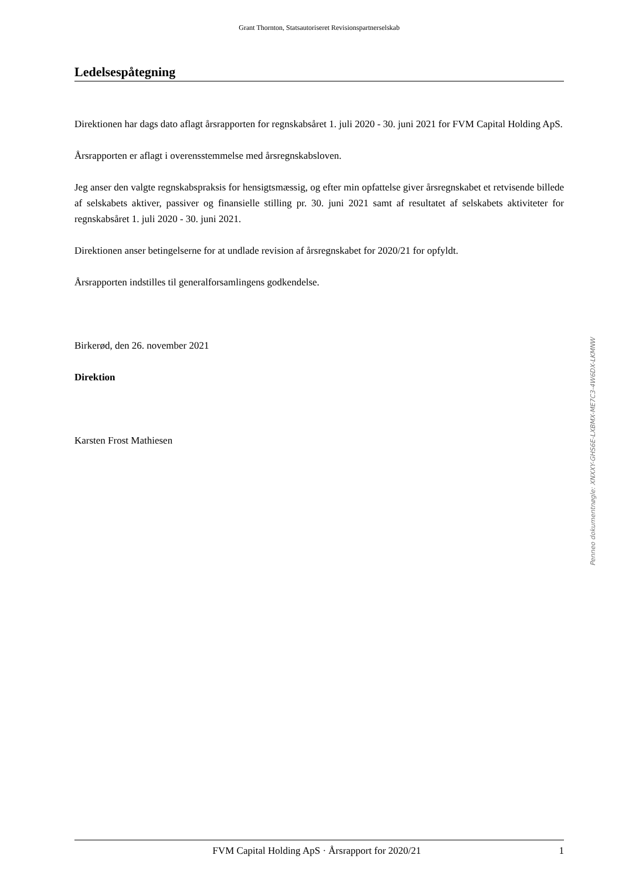Grant Thornton, Statsautoriseret Revisionspartnerselskab
Ledelsespåtegning
Direktionen har dags dato aflagt årsrapporten for regnskabsåret 1. juli 2020 - 30. juni 2021 for FVM Capital Holding ApS.
Årsrapporten er aflagt i overensstemmelse med årsregnskabsloven.
Jeg anser den valgte regnskabspraksis for hensigtsmæssig, og efter min opfattelse giver årsregnskabet et retvisende billede af selskabets aktiver, passiver og finansielle stilling pr. 30. juni 2021 samt af resultatet af selskabets aktiviteter for regnskabsåret 1. juli 2020 - 30. juni 2021.
Direktionen anser betingelserne for at undlade revision af årsregnskabet for 2020/21 for opfyldt.
Årsrapporten indstilles til generalforsamlingens godkendelse.
Birkerød, den 26. november 2021
Direktion
Karsten Frost Mathiesen
FVM Capital Holding ApS · Årsrapport for 2020/21 1
Penneo dokumentnøgle: XNXXY-GHS6E-LXBMX-ME7C3-4W6DX-LKMNW